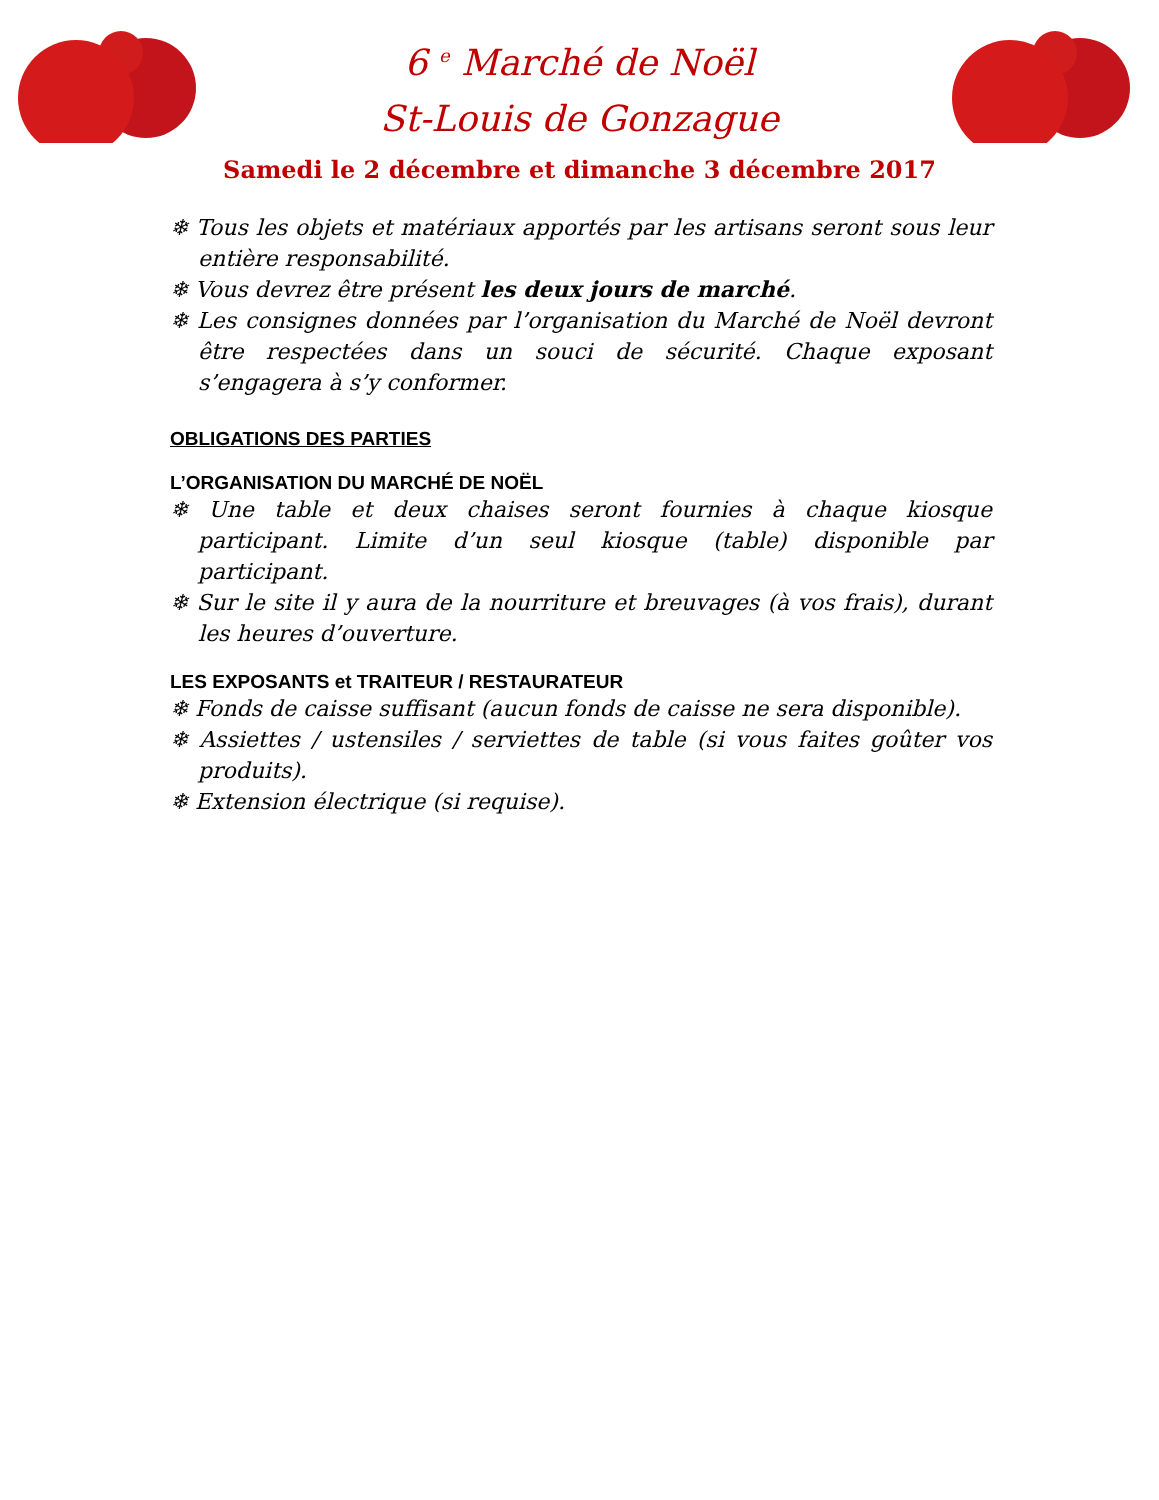6 <sup>e</sup> Marché de Noël
St-Louis de Gonzague
Samedi le 2 décembre et dimanche 3 décembre 2017
❄ Tous les objets et matériaux apportés par les artisans seront sous leur entière responsabilité.
❄ Vous devrez être présent les deux jours de marché.
❄ Les consignes données par l’organisation du Marché de Noël devront être respectées dans un souci de sécurité. Chaque exposant s’engagera à s’y conformer.
OBLIGATIONS DES PARTIES
L’ORGANISATION DU MARCHÉ DE NOËL
❄ Une table et deux chaises seront fournies à chaque kiosque participant. Limite d’un seul kiosque (table) disponible par participant.
❄ Sur le site il y aura de la nourriture et breuvages (à vos frais), durant les heures d’ouverture.
LES EXPOSANTS et TRAITEUR / RESTAURATEUR
❄ Fonds de caisse suffisant (aucun fonds de caisse ne sera disponible).
❄ Assiettes / ustensiles / serviettes de table (si vous faites goûter vos produits).
❄ Extension électrique (si requise).